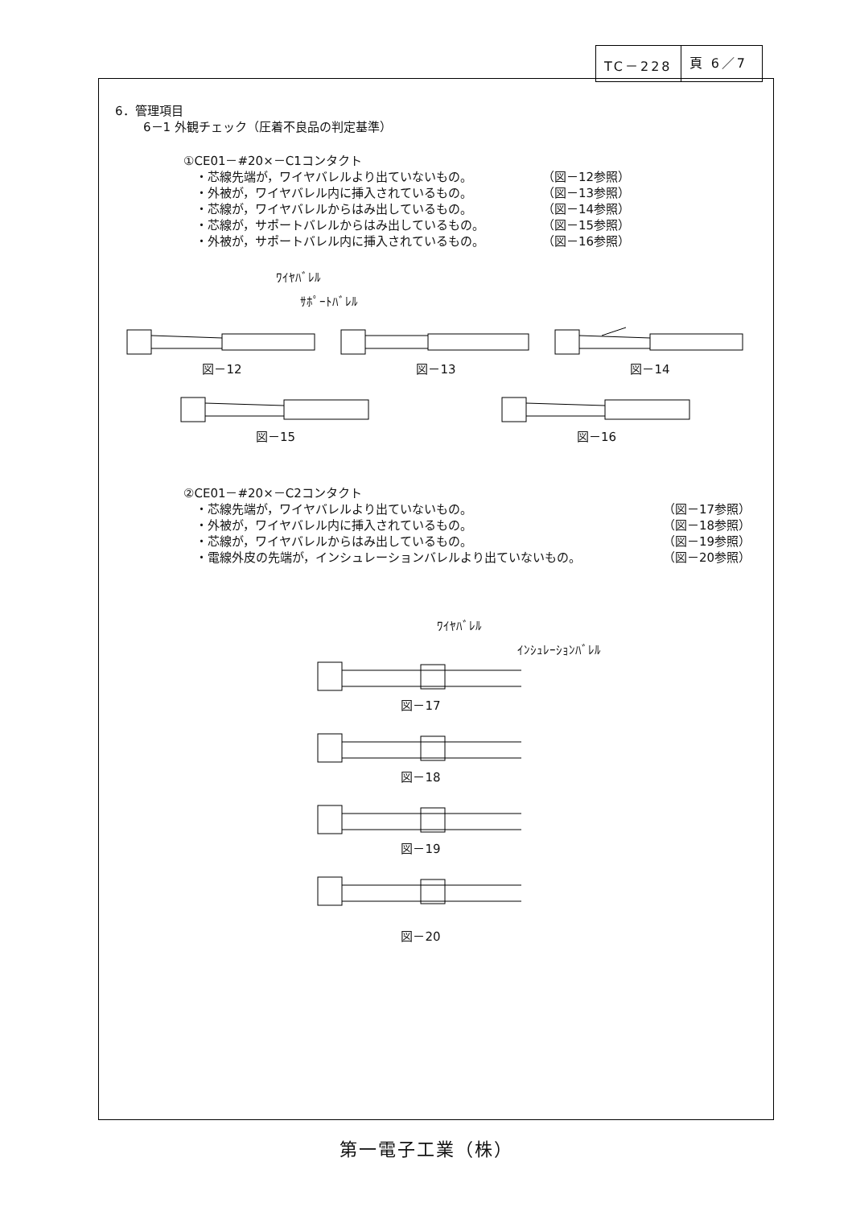TC－228 頁 6／7
6．管理項目
6－1 外観チェック（圧着不良品の判定基準）
①CE01－#20×－C1コンタクト
・芯線先端が，ワイヤバレルより出ていないもの。 （図－12参照）
・外被が，ワイヤバレル内に挿入されているもの。 （図－13参照）
・芯線が，ワイヤバレルからはみ出しているもの。 （図－14参照）
・芯線が，サポートバレルからはみ出しているもの。 （図－15参照）
・外被が，サポートバレル内に挿入されているもの。 （図－16参照）
ﾜｲﾔﾊﾞﾚﾙ
ｻﾎﾟｰﾄﾊﾞﾚﾙ
図－12 図－13 図－14
図－15 図－16
②CE01－#20×－C2コンタクト
・芯線先端が，ワイヤバレルより出ていないもの。 （図－17参照）
・外被が，ワイヤバレル内に挿入されているもの。 （図－18参照）
・芯線が，ワイヤバレルからはみ出しているもの。 （図－19参照）
・電線外皮の先端が，インシュレーションバレルより出ていないもの。 （図－20参照）
ﾜｲﾔﾊﾞﾚﾙ
ｲﾝｼｭﾚｰｼｮﾝﾊﾞﾚﾙ
図－17
図－18
図－19
図－20
第一電子工業（株）